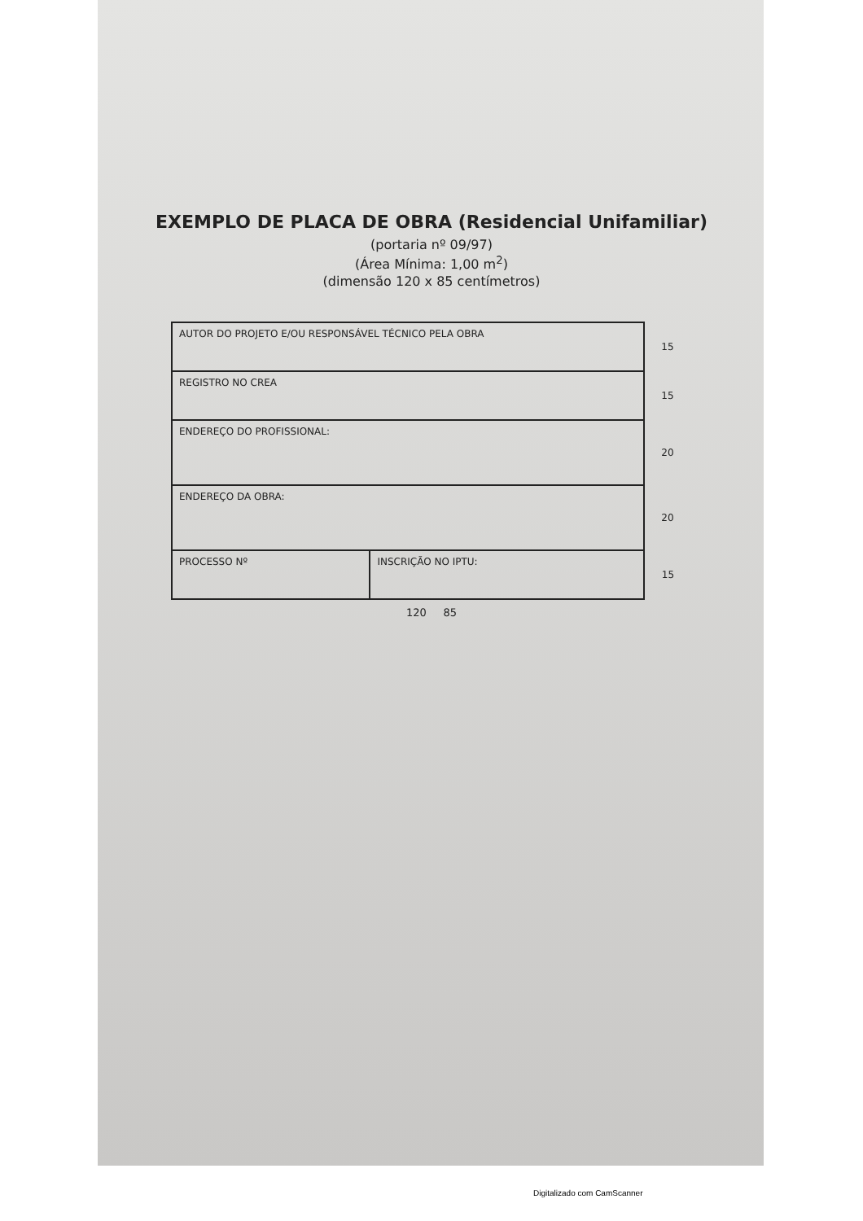EXEMPLO DE PLACA DE OBRA (Residencial Unifamiliar)
(portaria nº 09/97)
(Área Mínima: 1,00 m<sup>2</sup>)
(dimensão 120 x 85 centímetros)
| AUTOR DO PROJETO E/OU RESPONSÁVEL TÉCNICO PELA OBRA | | 15 |
| REGISTRO NO CREA | | 15 |
| ENDEREÇO DO PROFISSIONAL: | | 20 |
| ENDEREÇO DA OBRA: | | 20 |
| PROCESSO Nº | INSCRIÇÃO NO IPTU: | 15 |
120 85
Digitalizado com CamScanner